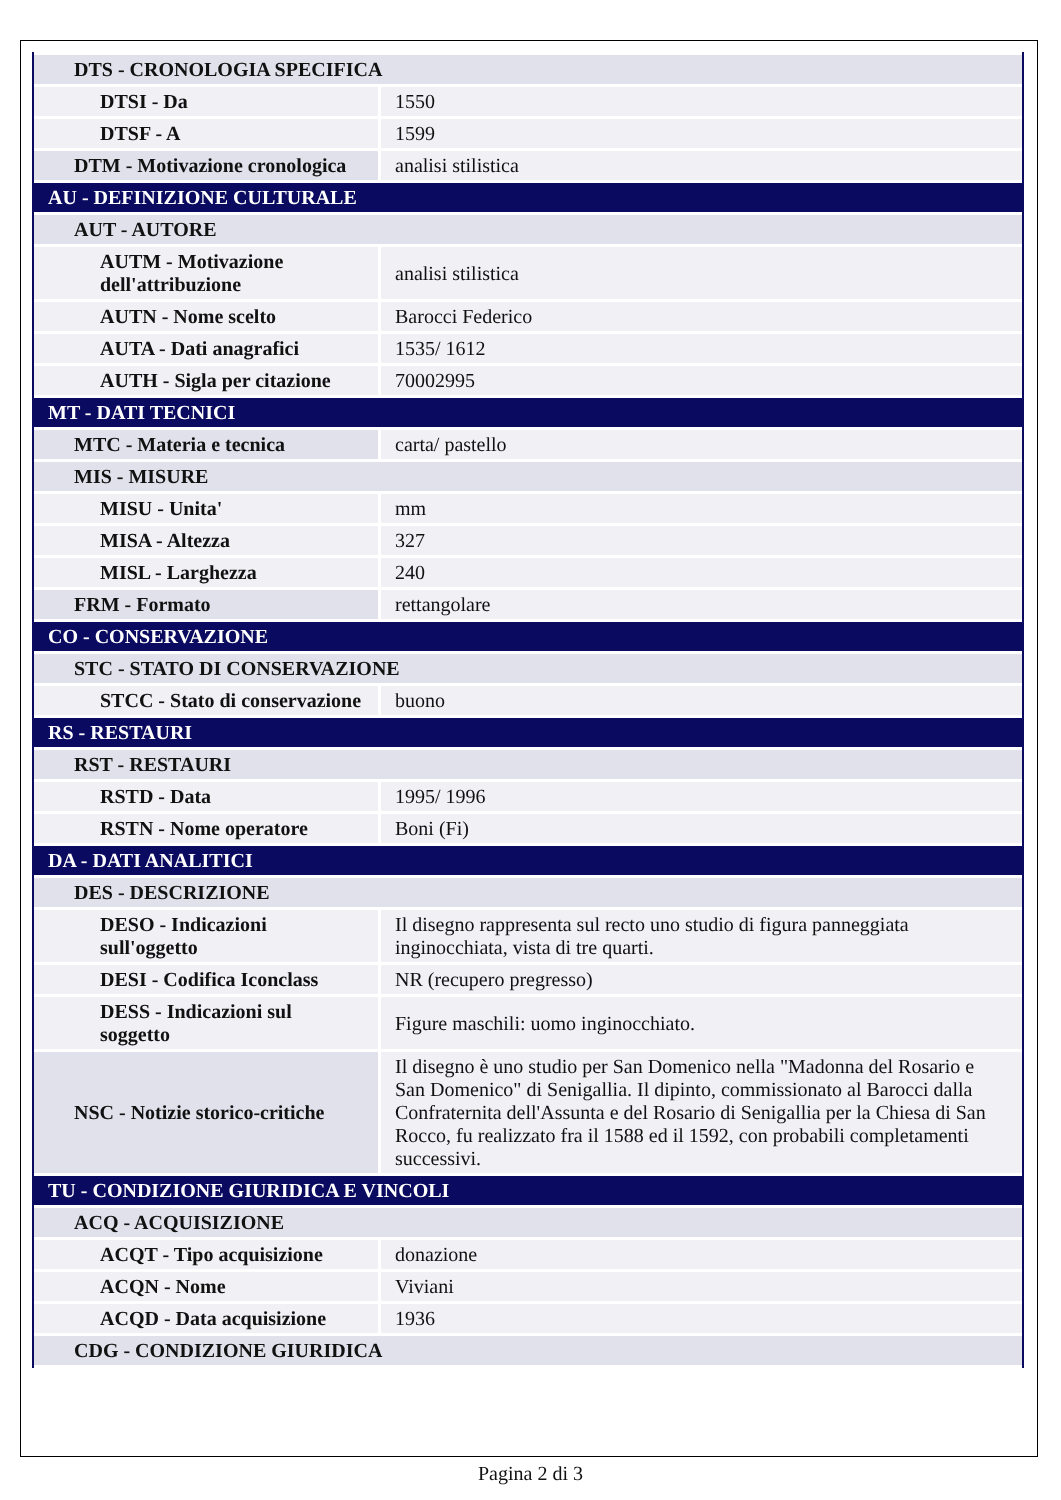| DTS - CRONOLOGIA SPECIFICA | |
| DTSI - Da | 1550 |
| DTSF - A | 1599 |
| DTM - Motivazione cronologica | analisi stilistica |
| AU - DEFINIZIONE CULTURALE | |
| AUT - AUTORE | |
| AUTM - Motivazione dell'attribuzione | analisi stilistica |
| AUTN - Nome scelto | Barocci Federico |
| AUTA - Dati anagrafici | 1535/ 1612 |
| AUTH - Sigla per citazione | 70002995 |
| MT - DATI TECNICI | |
| MTC - Materia e tecnica | carta/ pastello |
| MIS - MISURE | |
| MISU - Unita' | mm |
| MISA - Altezza | 327 |
| MISL - Larghezza | 240 |
| FRM - Formato | rettangolare |
| CO - CONSERVAZIONE | |
| STC - STATO DI CONSERVAZIONE | |
| STCC - Stato di conservazione | buono |
| RS - RESTAURI | |
| RST - RESTAURI | |
| RSTD - Data | 1995/ 1996 |
| RSTN - Nome operatore | Boni (Fi) |
| DA - DATI ANALITICI | |
| DES - DESCRIZIONE | |
| DESO - Indicazioni sull'oggetto | Il disegno rappresenta sul recto uno studio di figura panneggiata inginocchiata, vista di tre quarti. |
| DESI - Codifica Iconclass | NR (recupero pregresso) |
| DESS - Indicazioni sul soggetto | Figure maschili: uomo inginocchiato. |
| NSC - Notizie storico-critiche | Il disegno è uno studio per San Domenico nella "Madonna del Rosario e San Domenico" di Senigallia. Il dipinto, commissionato al Barocci dalla Confraternita dell'Assunta e del Rosario di Senigallia per la Chiesa di San Rocco, fu realizzato fra il 1588 ed il 1592, con probabili completamenti successivi. |
| TU - CONDIZIONE GIURIDICA E VINCOLI | |
| ACQ - ACQUISIZIONE | |
| ACQT - Tipo acquisizione | donazione |
| ACQN - Nome | Viviani |
| ACQD - Data acquisizione | 1936 |
| CDG - CONDIZIONE GIURIDICA | |
Pagina 2 di 3